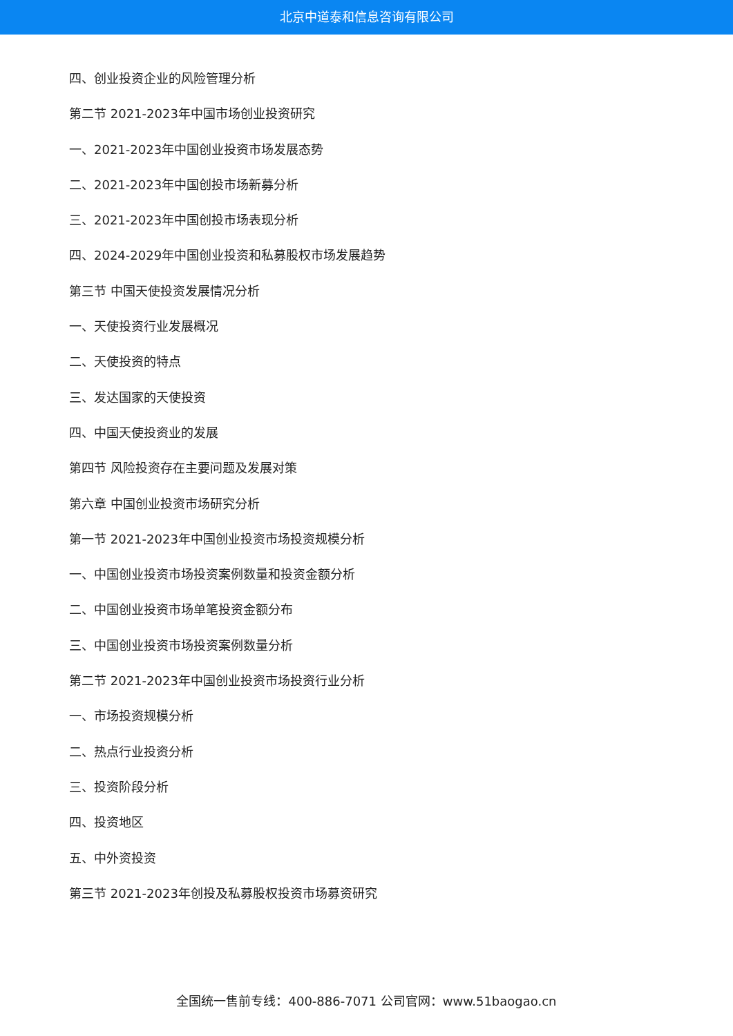北京中道泰和信息咨询有限公司
四、创业投资企业的风险管理分析
第二节 2021-2023年中国市场创业投资研究
一、2021-2023年中国创业投资市场发展态势
二、2021-2023年中国创投市场新募分析
三、2021-2023年中国创投市场表现分析
四、2024-2029年中国创业投资和私募股权市场发展趋势
第三节 中国天使投资发展情况分析
一、天使投资行业发展概况
二、天使投资的特点
三、发达国家的天使投资
四、中国天使投资业的发展
第四节 风险投资存在主要问题及发展对策
第六章 中国创业投资市场研究分析
第一节 2021-2023年中国创业投资市场投资规模分析
一、中国创业投资市场投资案例数量和投资金额分析
二、中国创业投资市场单笔投资金额分布
三、中国创业投资市场投资案例数量分析
第二节 2021-2023年中国创业投资市场投资行业分析
一、市场投资规模分析
二、热点行业投资分析
三、投资阶段分析
四、投资地区
五、中外资投资
第三节 2021-2023年创投及私募股权投资市场募资研究
全国统一售前专线：400-886-7071 公司官网：www.51baogao.cn